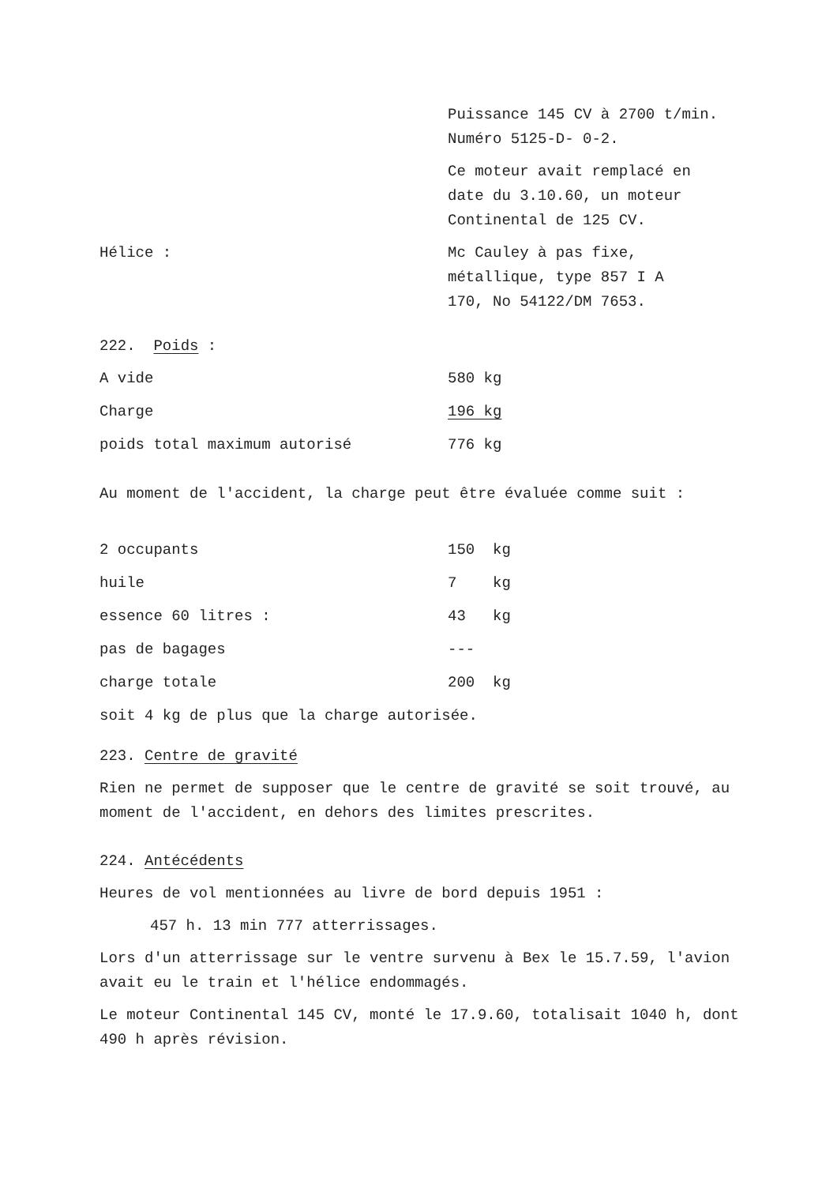Puissance 145 CV à 2700 t/min. Numéro 5125-D- 0-2.
Ce moteur avait remplacé en date du 3.10.60, un moteur Continental de 125 CV.
| Hélice : | Mc Cauley à pas fixe, métallique, type 857 I A 170, No 54122/DM 7653. |
222. Poids :
| A vide | 580 kg |
| Charge | 196 kg |
| poids total maximum autorisé | 776 kg |
Au moment de l'accident, la charge peut être évaluée comme suit :
| 2 occupants | 150 kg |
| huile | 7 kg |
| essence 60 litres : | 43 kg |
| pas de bagages | --- |
| charge totale | 200 kg |
soit 4 kg de plus que la charge autorisée.
223. Centre de gravité
Rien ne permet de supposer que le centre de gravité se soit trouvé, au moment de l'accident, en dehors des limites prescrites.
224. Antécédents
Heures de vol mentionnées au livre de bord depuis 1951 :
457 h. 13 min 777 atterrissages.
Lors d'un atterrissage sur le ventre survenu à Bex le 15.7.59, l'avion avait eu le train et l'hélice endommagés.
Le moteur Continental 145 CV, monté le 17.9.60, totalisait 1040 h, dont 490 h après révision.